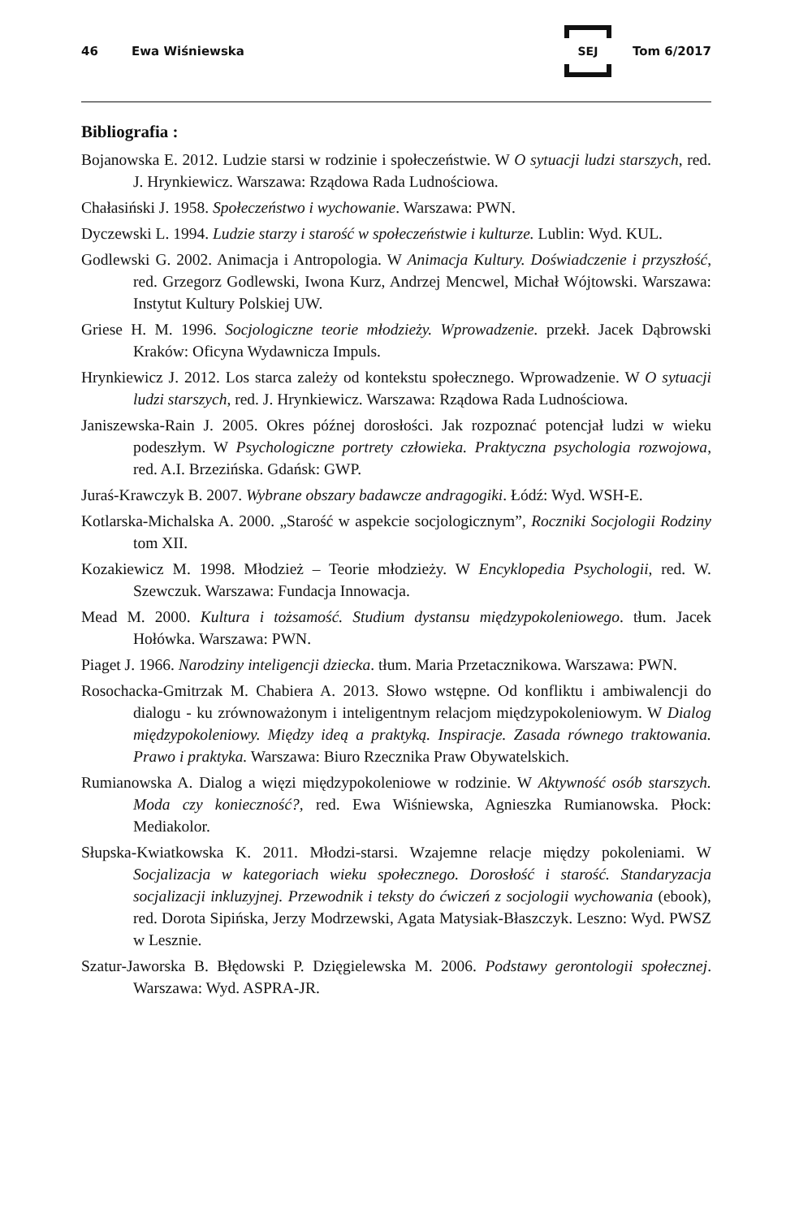46 Ewa Wiśniewska SEJ Tom 6/2017
Bibliografia :
Bojanowska E. 2012. Ludzie starsi w rodzinie i społeczeństwie. W O sytuacji ludzi starszych, red. J. Hrynkiewicz. Warszawa: Rządowa Rada Ludnościowa.
Chałasiński J. 1958. Społeczeństwo i wychowanie. Warszawa: PWN.
Dyczewski L. 1994. Ludzie starzy i starość w społeczeństwie i kulturze. Lublin: Wyd. KUL.
Godlewski G. 2002. Animacja i Antropologia. W Animacja Kultury. Doświadczenie i przyszłość, red. Grzegorz Godlewski, Iwona Kurz, Andrzej Mencwel, Michał Wójtowski. Warszawa: Instytut Kultury Polskiej UW.
Griese H. M. 1996. Socjologiczne teorie młodzieży. Wprowadzenie. przekł. Jacek Dąbrowski Kraków: Oficyna Wydawnicza Impuls.
Hrynkiewicz J. 2012. Los starca zależy od kontekstu społecznego. Wprowadzenie. W O sytuacji ludzi starszych, red. J. Hrynkiewicz. Warszawa: Rządowa Rada Ludnościowa.
Janiszewska-Rain J. 2005. Okres późnej dorosłości. Jak rozpoznać potencjał ludzi w wieku podeszłym. W Psychologiczne portrety człowieka. Praktyczna psychologia rozwojowa, red. A.I. Brzezińska. Gdańsk: GWP.
Juraś-Krawczyk B. 2007. Wybrane obszary badawcze andragogiki. Łódź: Wyd. WSH-E.
Kotlarska-Michalska A. 2000. „Starość w aspekcie socjologicznym”, Roczniki Socjologii Rodziny tom XII.
Kozakiewicz M. 1998. Młodzież – Teorie młodzieży. W Encyklopedia Psychologii, red. W. Szewczuk. Warszawa: Fundacja Innowacja.
Mead M. 2000. Kultura i tożsamość. Studium dystansu międzypokoleniowego. tłum. Jacek Hołówka. Warszawa: PWN.
Piaget J. 1966. Narodziny inteligencji dziecka. tłum. Maria Przetacznikowa. Warszawa: PWN.
Rosochacka-Gmitrzak M. Chabiera A. 2013. Słowo wstępne. Od konfliktu i ambiwalencji do dialogu - ku zrównoważonym i inteligentnym relacjom międzypokoleniowym. W Dialog międzypokoleniowy. Między ideą a praktyką. Inspiracje. Zasada równego traktowania. Prawo i praktyka. Warszawa: Biuro Rzecznika Praw Obywatelskich.
Rumianowska A. Dialog a więzi międzypokoleniowe w rodzinie. W Aktywność osób starszych. Moda czy konieczność?, red. Ewa Wiśniewska, Agnieszka Rumianowska. Płock: Mediakolor.
Słupska-Kwiatkowska K. 2011. Młodzi-starsi. Wzajemne relacje między pokoleniami. W Socjalizacja w kategoriach wieku społecznego. Dorosłość i starość. Standaryzacja socjalizacji inkluzyjnej. Przewodnik i teksty do ćwiczeń z socjologii wychowania (ebook), red. Dorota Sipińska, Jerzy Modrzewski, Agata Matysiak-Błaszczyk. Leszno: Wyd. PWSZ w Lesznie.
Szatur-Jaworska B. Błędowski P. Dzięgielewska M. 2006. Podstawy gerontologii społecznej. Warszawa: Wyd. ASPRA-JR.